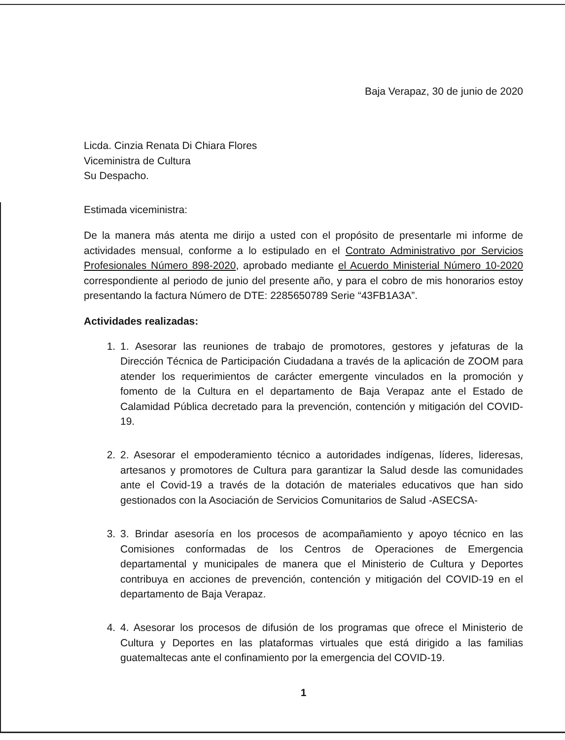Baja Verapaz, 30 de junio de 2020
Licda. Cinzia Renata Di Chiara Flores
Viceministra de Cultura
Su Despacho.
Estimada viceministra:
De la manera más atenta me dirijo a usted con el propósito de presentarle mi informe de actividades mensual, conforme a lo estipulado en el Contrato Administrativo por Servicios Profesionales Número 898-2020, aprobado mediante el Acuerdo Ministerial Número 10-2020 correspondiente al periodo de junio del presente año, y para el cobro de mis honorarios estoy presentando la factura Número de DTE: 2285650789 Serie “43FB1A3A”.
Actividades realizadas:
1. 1. Asesorar las reuniones de trabajo de promotores, gestores y jefaturas de la Dirección Técnica de Participación Ciudadana a través de la aplicación de ZOOM para atender los requerimientos de carácter emergente vinculados en la promoción y fomento de la Cultura en el departamento de Baja Verapaz ante el Estado de Calamidad Pública decretado para la prevención, contención y mitigación del COVID-19.
2. 2. Asesorar el empoderamiento técnico a autoridades indígenas, líderes, lideresas, artesanos y promotores de Cultura para garantizar la Salud desde las comunidades ante el Covid-19 a través de la dotación de materiales educativos que han sido gestionados con la Asociación de Servicios Comunitarios de Salud -ASECSA-
3. 3. Brindar asesoría en los procesos de acompañamiento y apoyo técnico en las Comisiones conformadas de los Centros de Operaciones de Emergencia departamental y municipales de manera que el Ministerio de Cultura y Deportes contribuya en acciones de prevención, contención y mitigación del COVID-19 en el departamento de Baja Verapaz.
4. 4. Asesorar los procesos de difusión de los programas que ofrece el Ministerio de Cultura y Deportes en las plataformas virtuales que está dirigido a las familias guatemaltecas ante el confinamiento por la emergencia del COVID-19.
1